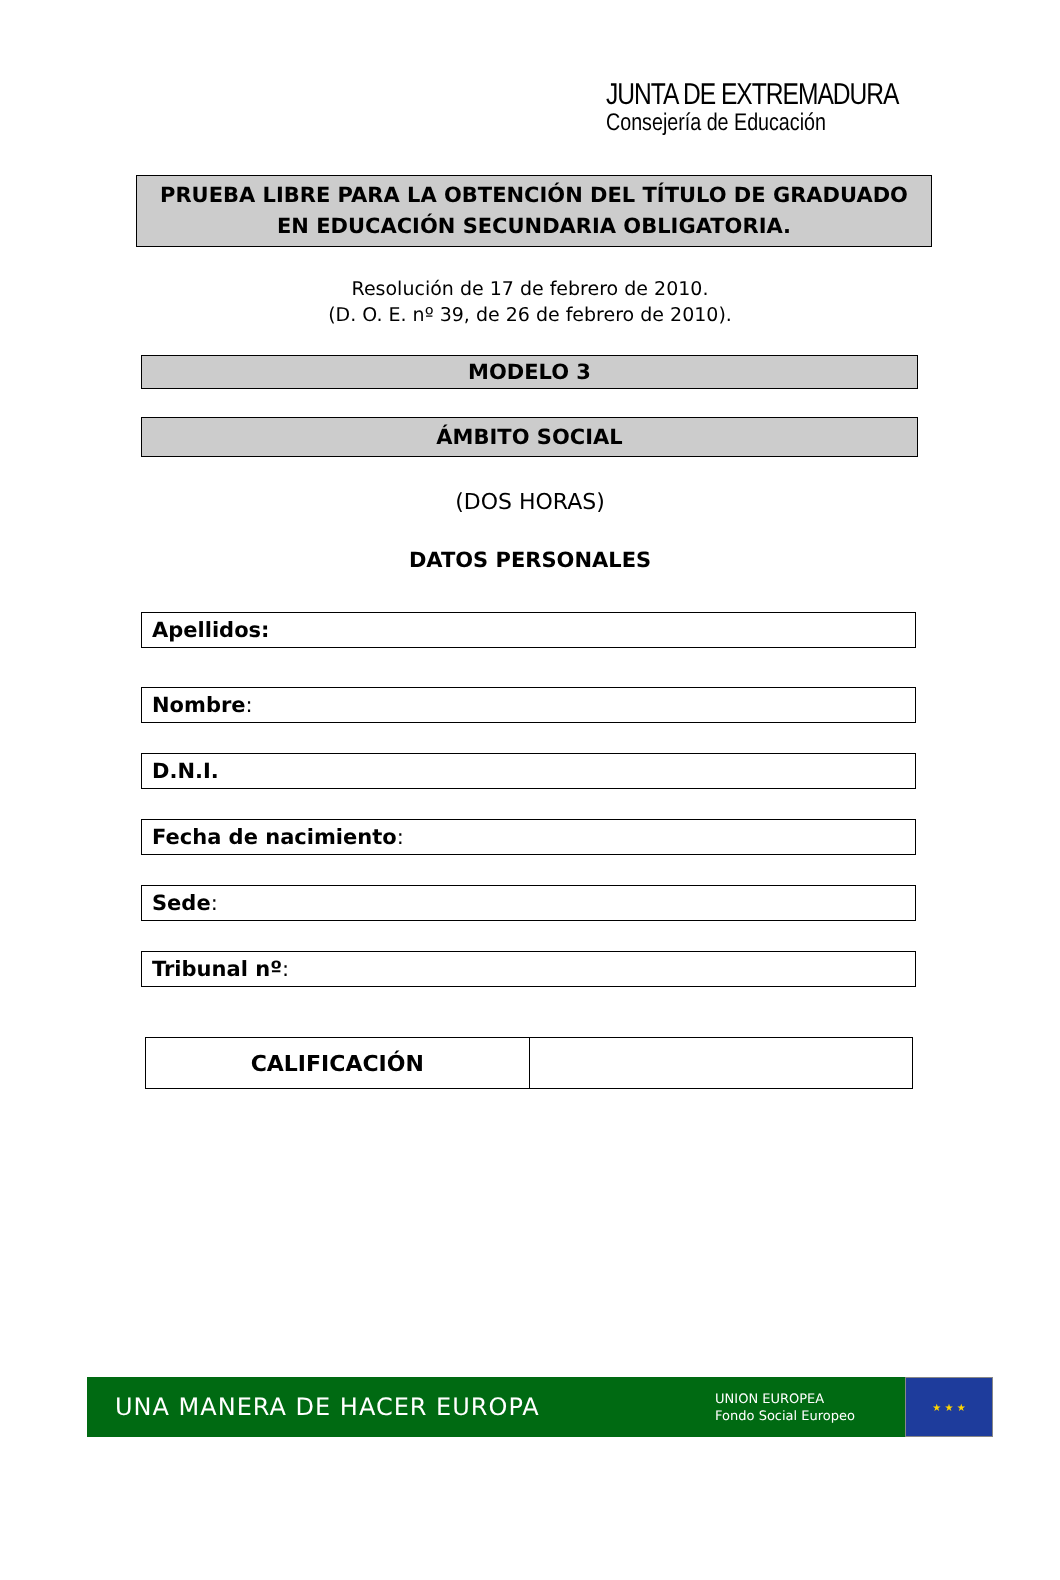JUNTA DE EXTREMADURA
Consejería de Educación
PRUEBA LIBRE PARA LA OBTENCIÓN DEL TÍTULO DE GRADUADO
EN EDUCACIÓN SECUNDARIA OBLIGATORIA.
Resolución de 17 de febrero de 2010.
(D. O. E. nº 39, de 26 de febrero de 2010).
MODELO 3
ÁMBITO SOCIAL
(DOS HORAS)
DATOS PERSONALES
Apellidos:
Nombre:
D.N.I.
Fecha de nacimiento:
Sede:
Tribunal nº:
| CALIFICACIÓN | |
UNA MANERA DE HACER EUROPA
UNION EUROPEA
Fondo Social Europeo
★ ★ ★